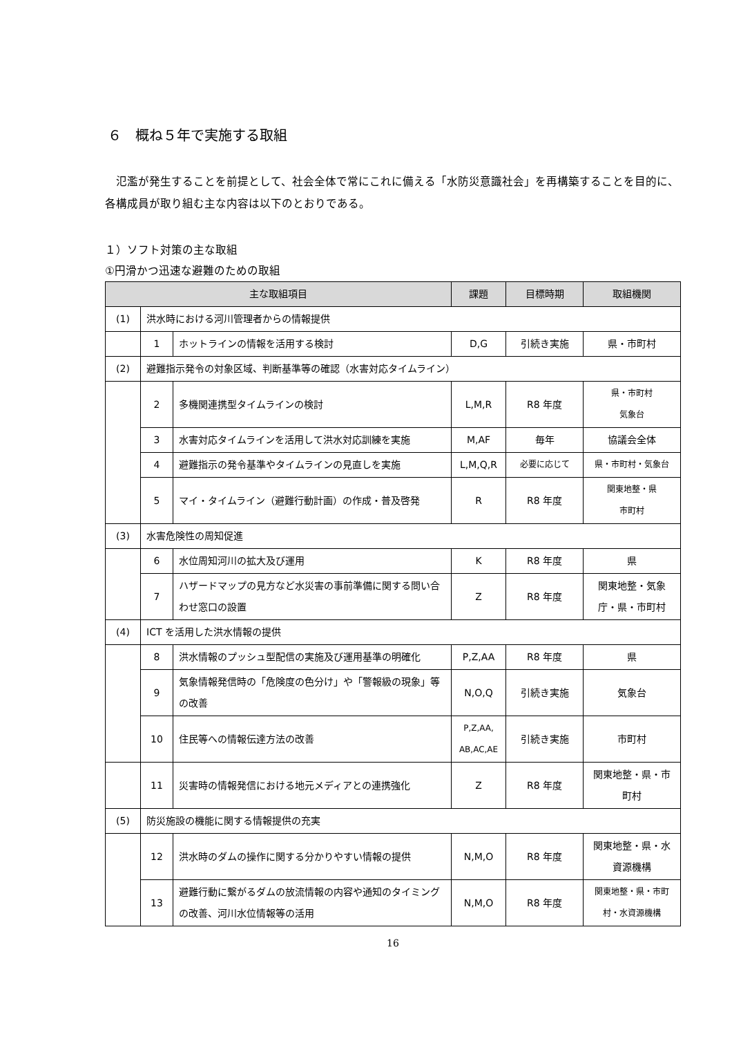６　概ね５年で実施する取組
　氾濫が発生することを前提として、社会全体で常にこれに備える「水防災意識社会」を再構築することを目的に、各構成員が取り組む主な内容は以下のとおりである。
１）ソフト対策の主な取組
①円滑かつ迅速な避難のための取組
| 主な取組項目 | | | 課題 | 目標時期 | 取組機関 |
| --- | --- | --- | --- | --- | --- |
| (1) | 洪水時における河川管理者からの情報提供 | | | | |
| | 1 | ホットラインの情報を活用する検討 | D,G | 引続き実施 | 県・市町村 |
| (2) | 避難指示発令の対象区域、判断基準等の確認（水害対応タイムライン） | | | | |
| | 2 | 多機関連携型タイムラインの検討 | L,M,R | R8 年度 | 県・市町村 気象台 |
| | 3 | 水害対応タイムラインを活用して洪水対応訓練を実施 | M,AF | 毎年 | 協議会全体 |
| | 4 | 避難指示の発令基準やタイムラインの見直しを実施 | L,M,Q,R | 必要に応じて | 県・市町村・気象台 |
| | 5 | マイ・タイムライン（避難行動計画）の作成・普及啓発 | R | R8 年度 | 関東地整・県 市町村 |
| (3) | 水害危険性の周知促進 | | | | |
| | 6 | 水位周知河川の拡大及び運用 | K | R8 年度 | 県 |
| | 7 | ハザードマップの見方など水災害の事前準備に関する問い合わせ窓口の設置 | Z | R8 年度 | 関東地整・気象庁・県・市町村 |
| (4) | ICT を活用した洪水情報の提供 | | | | |
| | 8 | 洪水情報のプッシュ型配信の実施及び運用基準の明確化 | P,Z,AA | R8 年度 | 県 |
| | 9 | 気象情報発信時の「危険度の色分け」や「警報級の現象」等の改善 | N,O,Q | 引続き実施 | 気象台 |
| | 10 | 住民等への情報伝達方法の改善 | P,Z,AA, AB,AC,AE | 引続き実施 | 市町村 |
| | 11 | 災害時の情報発信における地元メディアとの連携強化 | Z | R8 年度 | 関東地整・県・市町村 |
| (5) | 防災施設の機能に関する情報提供の充実 | | | | |
| | 12 | 洪水時のダムの操作に関する分かりやすい情報の提供 | N,M,O | R8 年度 | 関東地整・県・水資源機構 |
| | 13 | 避難行動に繋がるダムの放流情報の内容や通知のタイミングの改善、河川水位情報等の活用 | N,M,O | R8 年度 | 関東地整・県・市町村・水資源機構 |
16